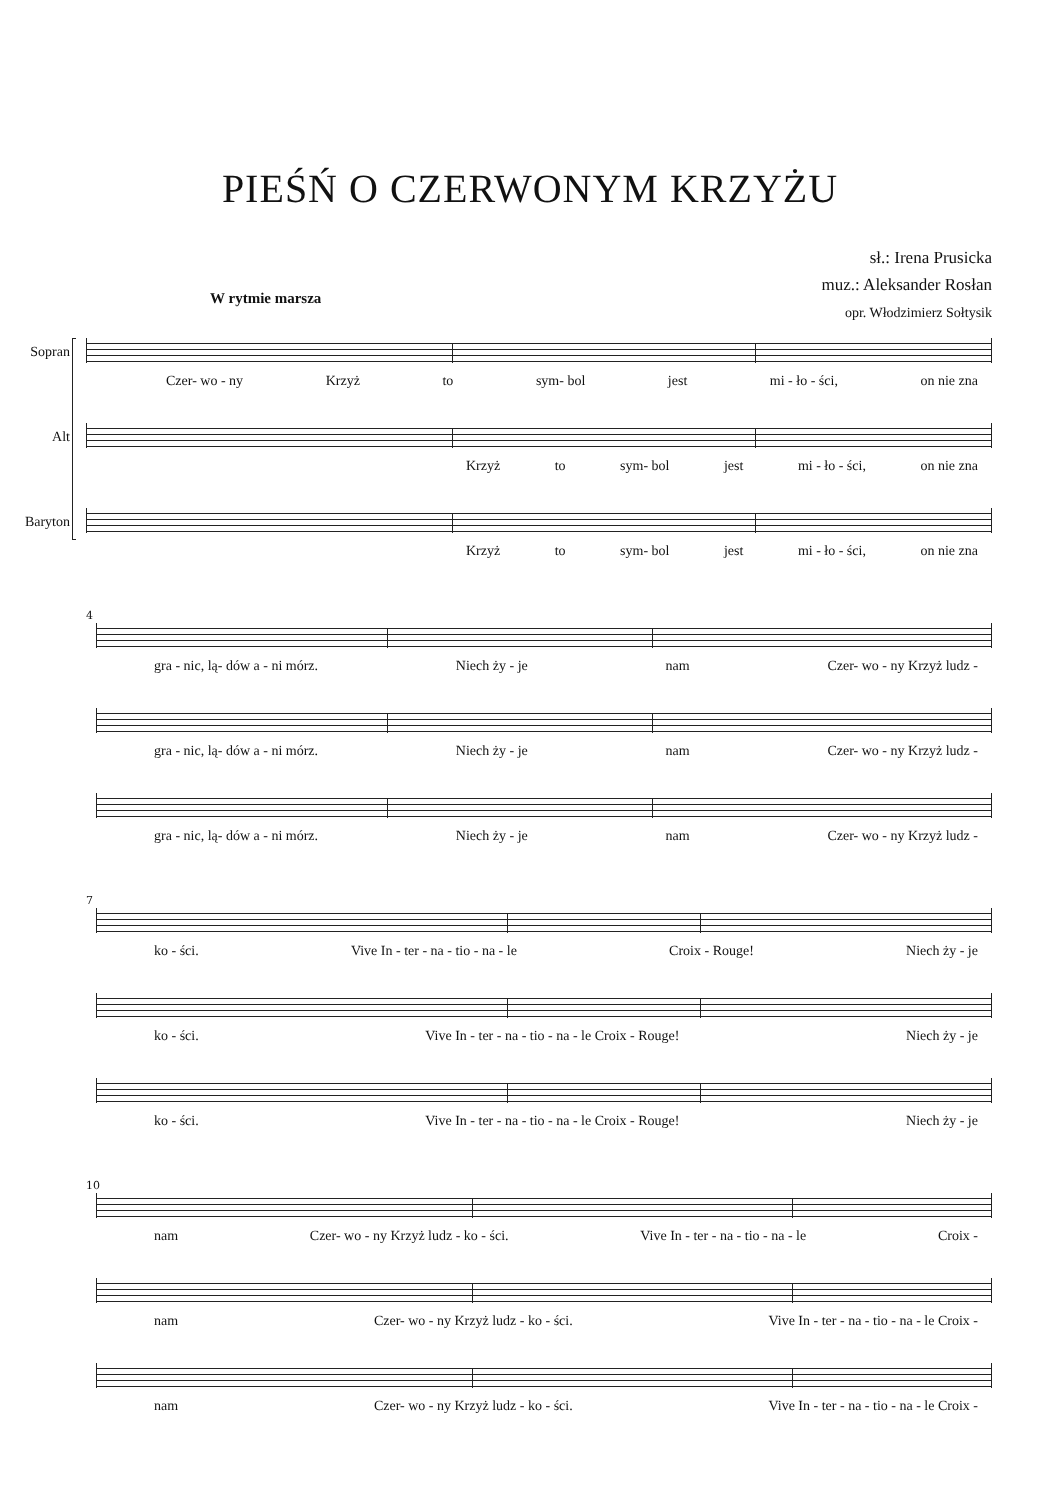PIEŚŃ O CZERWONYM KRZYŻU
sł.: Irena Prusicka
muz.: Aleksander Rosłan
opr. Włodzimierz Sołtysik
W rytmie marsza
Sopran
Czer- wo - ny Krzyż to sym- bol jest mi - ło - ści, on nie zna
Alt
Krzyż to sym- bol jest mi - ło - ści, on nie zna
Baryton
Krzyż to sym- bol jest mi - ło - ści, on nie zna
4
gra - nic, lą- dów a - ni mórz. Niech ży - je nam Czer- wo - ny Krzyż ludz -
gra - nic, lą- dów a - ni mórz. Niech ży - je nam Czer- wo - ny Krzyż ludz -
gra - nic, lą- dów a - ni mórz. Niech ży - je nam Czer- wo - ny Krzyż ludz -
7
ko - ści. Vive In - ter - na - tio - na - le Croix - Rouge! Niech ży - je
ko - ści. Vive In - ter - na - tio - na - le Croix - Rouge! Niech ży - je
ko - ści. Vive In - ter - na - tio - na - le Croix - Rouge! Niech ży - je
10
nam Czer- wo - ny Krzyż ludz - ko - ści. Vive In - ter - na - tio - na - le Croix -
nam Czer- wo - ny Krzyż ludz - ko - ści. Vive In - ter - na - tio - na - le Croix -
nam Czer- wo - ny Krzyż ludz - ko - ści. Vive In - ter - na - tio - na - le Croix -